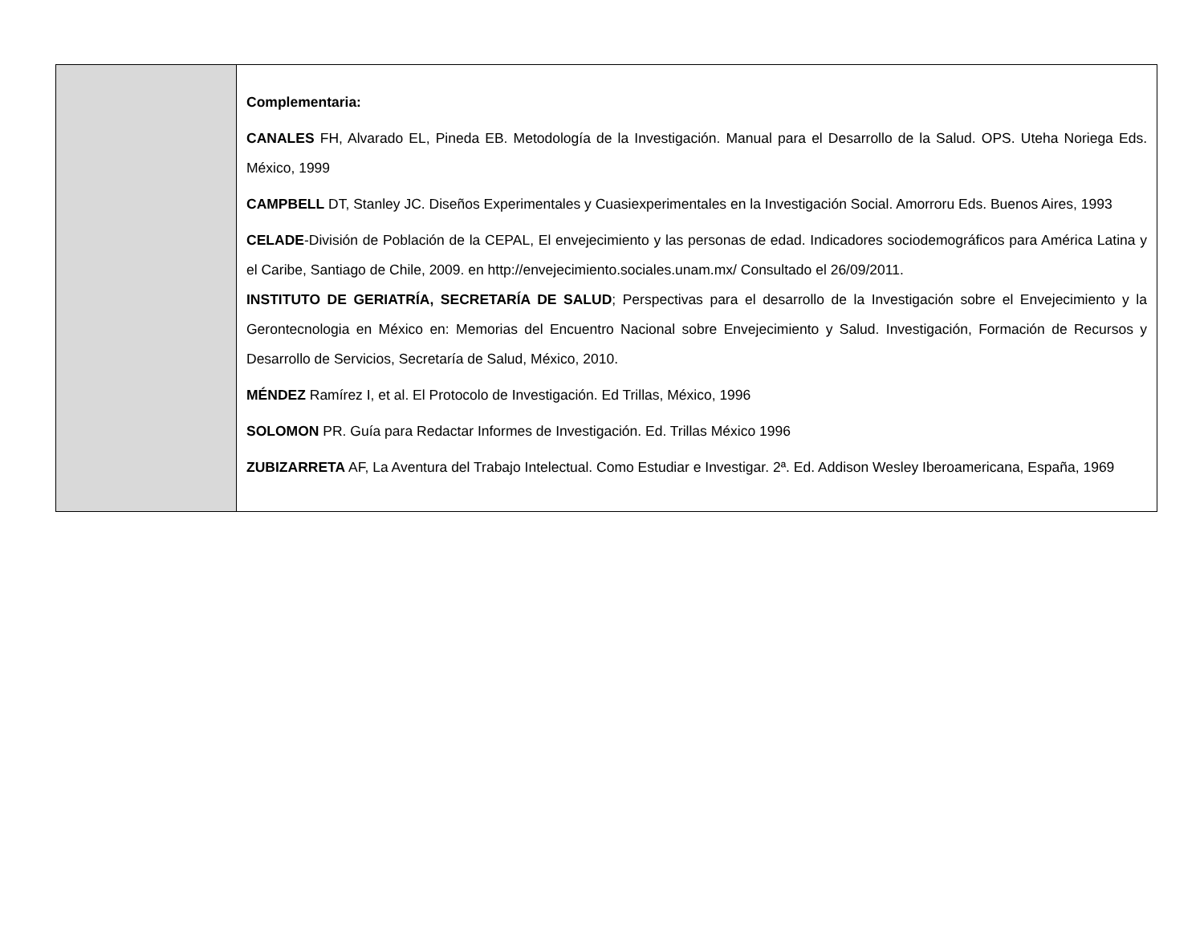| | Complementaria: CANALES FH, Alvarado EL, Pineda EB. Metodología de la Investigación. Manual para el Desarrollo de la Salud. OPS. Uteha Noriega Eds. México, 1999 CAMPBELL DT, Stanley JC. Diseños Experimentales y Cuasiexperimentales en la Investigación Social. Amorroru Eds. Buenos Aires, 1993 CELADE -División de Población de la CEPAL, El envejecimiento y las personas de edad. Indicadores sociodemográficos para América Latina y el Caribe, Santiago de Chile, 2009. en http://envejecimiento.sociales.unam.mx/ Consultado el 26/09/2011. INSTITUTO DE GERIATRÍA, SECRETARÍA DE SALUD ; Perspectivas para el desarrollo de la Investigación sobre el Envejecimiento y la Gerontecnologia en México en: Memorias del Encuentro Nacional sobre Envejecimiento y Salud. Investigación, Formación de Recursos y Desarrollo de Servicios, Secretaría de Salud, México, 2010. MÉNDEZ Ramírez I, et al. El Protocolo de Investigación. Ed Trillas, México, 1996 SOLOMON PR. Guía para Redactar Informes de Investigación. Ed. Trillas México 1996 ZUBIZARRETA AF, La Aventura del Trabajo Intelectual. Como Estudiar e Investigar. 2ª. Ed. Addison Wesley Iberoamericana, España, 1969 |